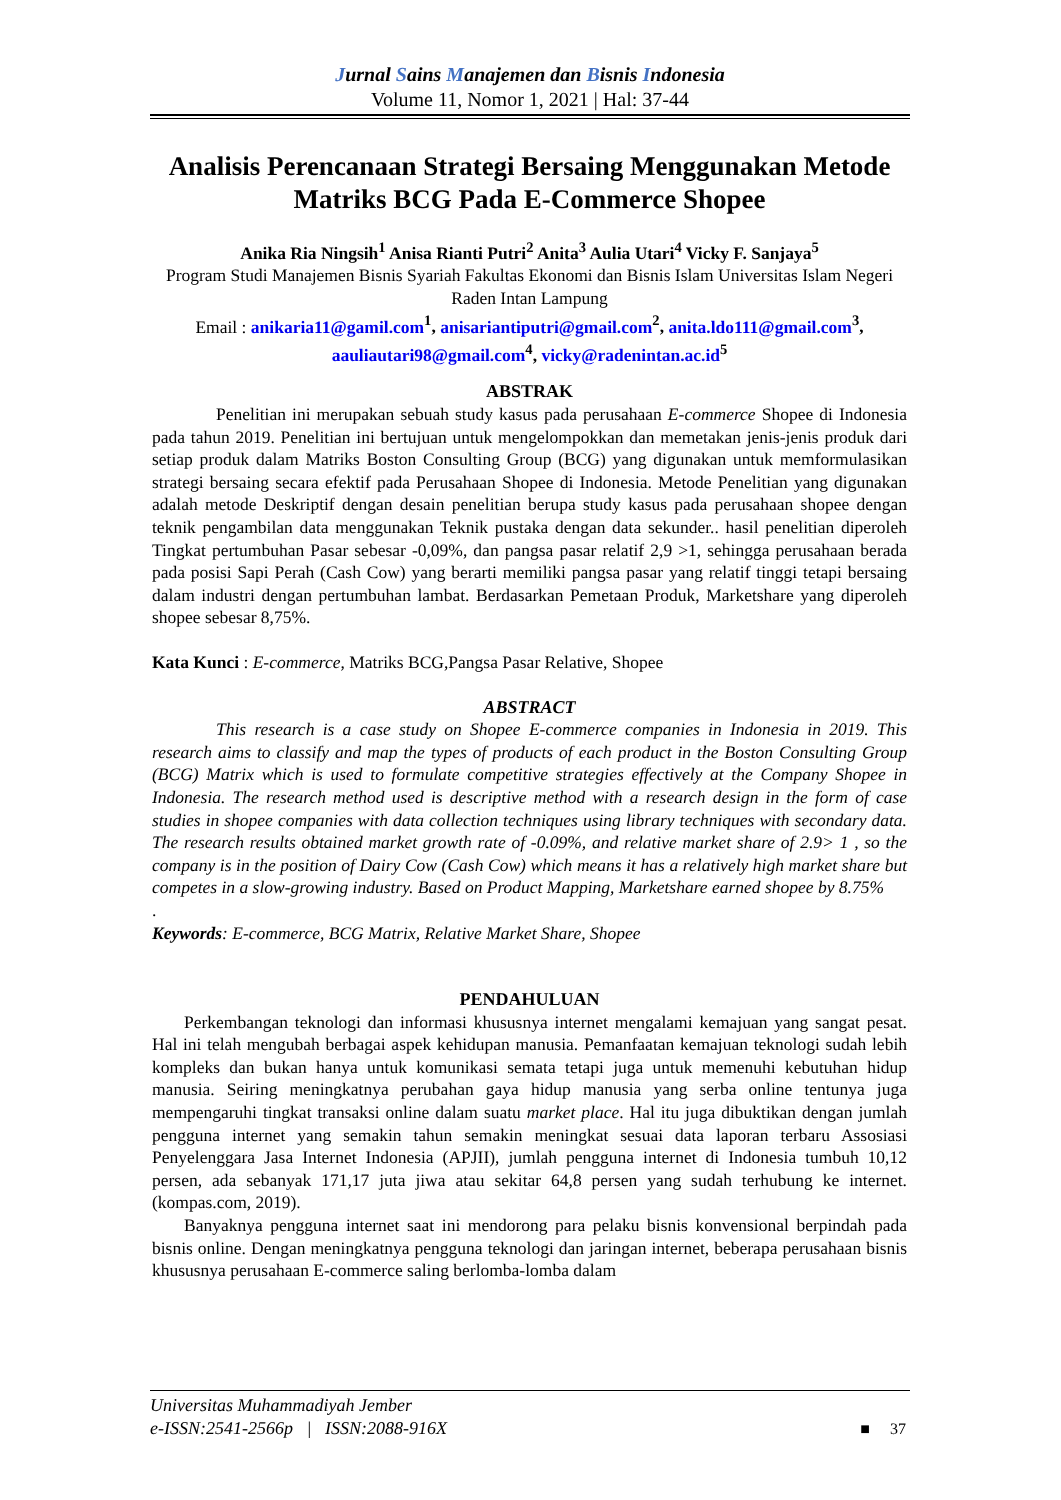Jurnal Sains Manajemen dan Bisnis Indonesia
Volume 11, Nomor 1, 2021 | Hal: 37-44
Analisis Perencanaan Strategi Bersaing Menggunakan Metode Matriks BCG Pada E-Commerce Shopee
Anika Ria Ningsih<sup>1</sup> Anisa Rianti Putri<sup>2</sup> Anita<sup>3</sup> Aulia Utari<sup>4</sup> Vicky F. Sanjaya<sup>5</sup>
Program Studi Manajemen Bisnis Syariah Fakultas Ekonomi dan Bisnis Islam Universitas Islam Negeri Raden Intan Lampung
Email : anikaria11@gamil.com <sup>1</sup>, anisariantiputri@gmail.com <sup>2</sup>, anita.ldo111@gmail.com <sup>3</sup>, aauliautari98@gmail.com <sup>4</sup>, vicky@radenintan.ac.id <sup>5</sup>
ABSTRAK
Penelitian ini merupakan sebuah study kasus pada perusahaan E-commerce Shopee di Indonesia pada tahun 2019. Penelitian ini bertujuan untuk mengelompokkan dan memetakan jenis-jenis produk dari setiap produk dalam Matriks Boston Consulting Group (BCG) yang digunakan untuk memformulasikan strategi bersaing secara efektif pada Perusahaan Shopee di Indonesia. Metode Penelitian yang digunakan adalah metode Deskriptif dengan desain penelitian berupa study kasus pada perusahaan shopee dengan teknik pengambilan data menggunakan Teknik pustaka dengan data sekunder.. hasil penelitian diperoleh Tingkat pertumbuhan Pasar sebesar -0,09%, dan pangsa pasar relatif 2,9 >1, sehingga perusahaan berada pada posisi Sapi Perah (Cash Cow) yang berarti memiliki pangsa pasar yang relatif tinggi tetapi bersaing dalam industri dengan pertumbuhan lambat. Berdasarkan Pemetaan Produk, Marketshare yang diperoleh shopee sebesar 8,75%.
Kata Kunci : E-commerce, Matriks BCG,Pangsa Pasar Relative, Shopee
ABSTRACT
This research is a case study on Shopee E-commerce companies in Indonesia in 2019. This research aims to classify and map the types of products of each product in the Boston Consulting Group (BCG) Matrix which is used to formulate competitive strategies effectively at the Company Shopee in Indonesia. The research method used is descriptive method with a research design in the form of case studies in shopee companies with data collection techniques using library techniques with secondary data. The research results obtained market growth rate of -0.09%, and relative market share of 2.9> 1 , so the company is in the position of Dairy Cow (Cash Cow) which means it has a relatively high market share but competes in a slow-growing industry. Based on Product Mapping, Marketshare earned shopee by 8.75%
.
Keywords: E-commerce, BCG Matrix, Relative Market Share, Shopee
PENDAHULUAN
Perkembangan teknologi dan informasi khususnya internet mengalami kemajuan yang sangat pesat. Hal ini telah mengubah berbagai aspek kehidupan manusia. Pemanfaatan kemajuan teknologi sudah lebih kompleks dan bukan hanya untuk komunikasi semata tetapi juga untuk memenuhi kebutuhan hidup manusia. Seiring meningkatnya perubahan gaya hidup manusia yang serba online tentunya juga mempengaruhi tingkat transaksi online dalam suatu market place. Hal itu juga dibuktikan dengan jumlah pengguna internet yang semakin tahun semakin meningkat sesuai data laporan terbaru Assosiasi Penyelenggara Jasa Internet Indonesia (APJII), jumlah pengguna internet di Indonesia tumbuh 10,12 persen, ada sebanyak 171,17 juta jiwa atau sekitar 64,8 persen yang sudah terhubung ke internet. (kompas.com, 2019).
Banyaknya pengguna internet saat ini mendorong para pelaku bisnis konvensional berpindah pada bisnis online. Dengan meningkatnya pengguna teknologi dan jaringan internet, beberapa perusahaan bisnis khususnya perusahaan E-commerce saling berlomba-lomba dalam
Universitas Muhammadiyah Jember
e-ISSN:2541-2566p | ISSN:2088-916X
■ 37